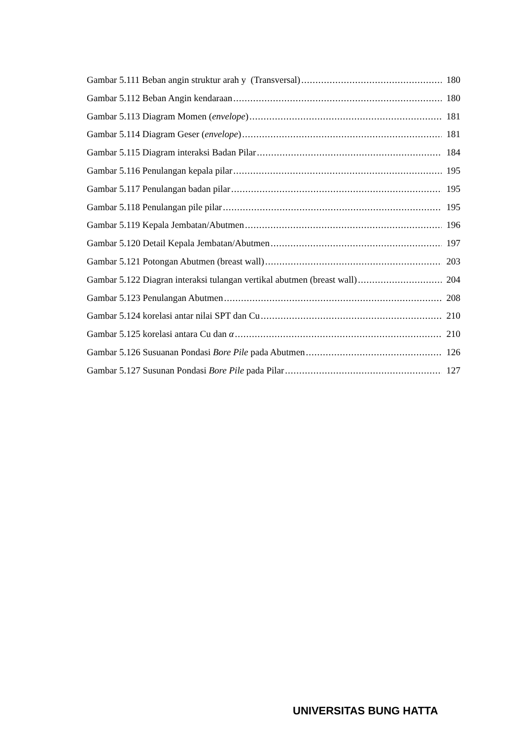Gambar 5.111 Beban angin struktur arah y (Transversal) 180
Gambar 5.112 Beban Angin kendaraan 180
Gambar 5.113 Diagram Momen (envelope) 181
Gambar 5.114 Diagram Geser (envelope) 181
Gambar 5.115 Diagram interaksi Badan Pilar 184
Gambar 5.116 Penulangan kepala pilar 195
Gambar 5.117 Penulangan badan pilar 195
Gambar 5.118 Penulangan pile pilar 195
Gambar 5.119 Kepala Jembatan/Abutmen 196
Gambar 5.120 Detail Kepala Jembatan/Abutmen 197
Gambar 5.121 Potongan Abutmen (breast wall) 203
Gambar 5.122 Diagran interaksi tulangan vertikal abutmen (breast wall) 204
Gambar 5.123 Penulangan Abutmen 208
Gambar 5.124 korelasi antar nilai SPT dan Cu 210
Gambar 5.125 korelasi antara Cu dan α 210
Gambar 5.126 Susuanan Pondasi Bore Pile pada Abutmen 126
Gambar 5.127 Susunan Pondasi Bore Pile pada Pilar 127
UNIVERSITAS BUNG HATTA